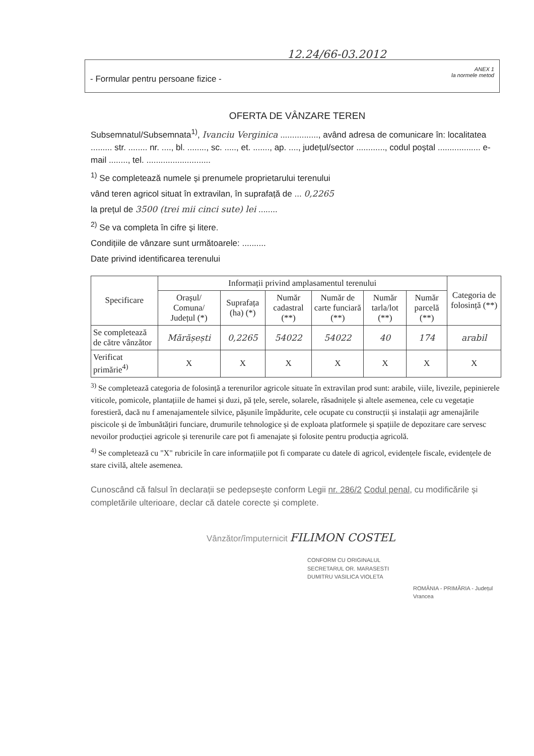12.24/66-03.2012
- Formular pentru persoane fizice -
ANEX 1
la normele metod
OFERTA DE VÂNZARE TEREN
Subsemnatul/Subsemnata<sup>1)</sup>, Ivanciu Verginica ................, având adresa de comunicare în: localitatea ......... str. ........ nr. ...., bl. ........, sc. ....., et. ......., ap. ...., județul/sector ............, codul poștal .................. e-mail ........, tel. ...........................
<sup>1)</sup> Se completează numele și prenumele proprietarului terenului
vând teren agricol situat în extravilan, în suprafață de ... 0,2265
la prețul de 3500 (trei mii cinci sute) lei ........
<sup>2)</sup> Se va completa în cifre și litere.
Condițiile de vânzare sunt următoarele: ..........
Date privind identificarea terenului
| Specificare | Informații privind amplasamentul terenului | | | | | | Categoria de folosință (**) |
| --- | --- | --- | --- | --- | --- | --- | --- |
| | Orașul/ Comuna/ Județul (*) | Suprafața (ha) (*) | Număr cadastral (**) | Număr de carte funciară (**) | Număr tarla/lot (**) | Număr parcelă (**) | |
| Se completează de către vânzător | Mărășești | 0,2265 | 54022 | 54022 | 40 | 174 | arabil |
| Verificat primărie<sup>4)</sup> | X | X | X | X | X | X | X |
<sup>3)</sup> Se completează categoria de folosință a terenurilor agricole situate în extravilan prod sunt: arabile, viile, livezile, pepinierele viticole, pomicole, plantațiile de hamei și duzi, pă țele, serele, solarele, răsadnițele și altele asemenea, cele cu vegetație forestieră, dacă nu f amenajamentele silvice, pășunile împădurite, cele ocupate cu construcții și instalații agr amenajările piscicole și de îmbunătățiri funciare, drumurile tehnologice și de exploata platformele și spațiile de depozitare care servesc nevoilor producției agricole și terenurile care pot fi amenajate și folosite pentru producția agricolă.
<sup>4)</sup> Se completează cu "X" rubricile în care informațiile pot fi comparate cu datele di agricol, evidențele fiscale, evidențele de stare civilă, altele asemenea.
Cunoscând că falsul în declarații se pedepsește conform Legii nr. 286/2 Codul penal, cu modificările și completările ulterioare, declar că datele corecte și complete.
Vânzător/împuternicit FILIMON COSTEL
CONFORM CU ORIGINALUL
SECRETARUL OR. MARASESTI
DUMITRU VASILICA VIOLETA
ROMÂNIA - PRIMĂRIA - Județul Vrancea